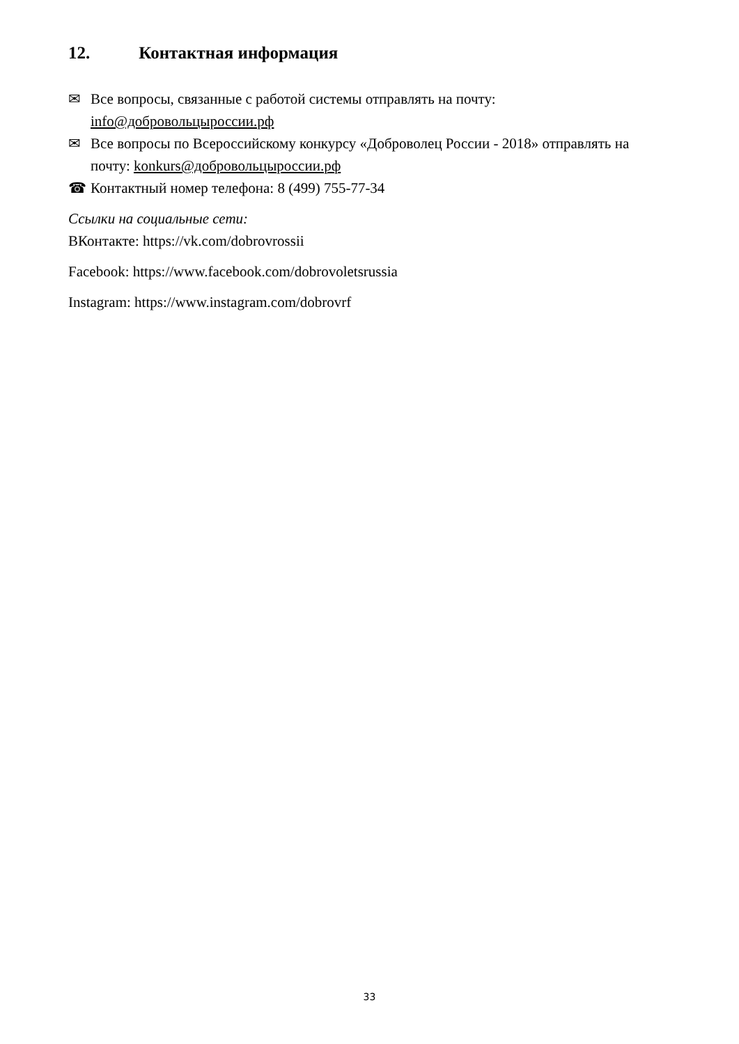12. Контактная информация
✉ Все вопросы, связанные с работой системы отправлять на почту: info@добровольцыроссии.рф
✉ Все вопросы по Всероссийскому конкурсу «Доброволец России - 2018» отправлять на почту: konkurs@добровольцыроссии.рф
☎ Контактный номер телефона: 8 (499) 755-77-34
Ссылки на социальные сети:
ВКонтакте: https://vk.com/dobrovrossii
Facebook: https://www.facebook.com/dobrovoletsrussia
Instagram: https://www.instagram.com/dobrovrf
33